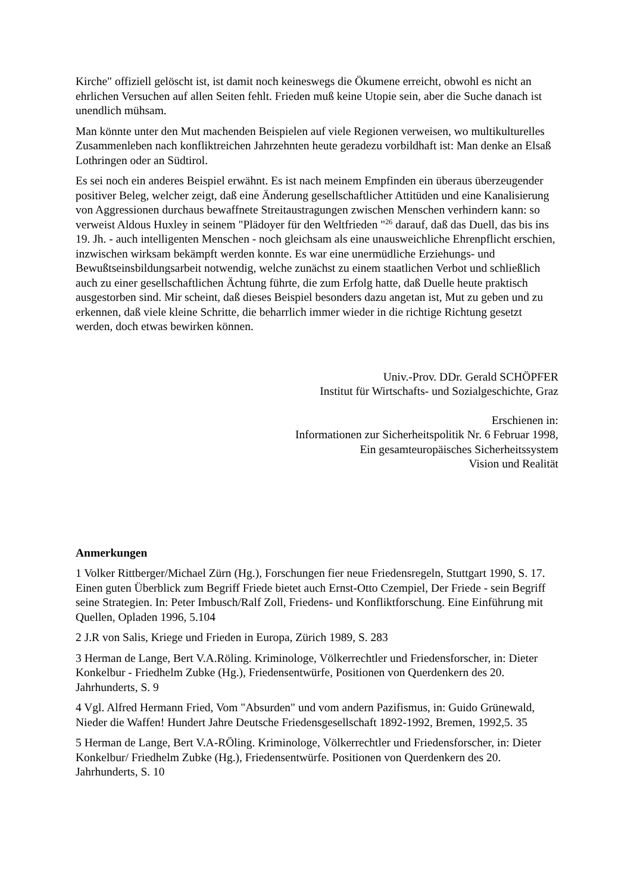Kirche" offiziell gelöscht ist, ist damit noch keineswegs die Ökumene erreicht, obwohl es nicht an ehrlichen Versuchen auf allen Seiten fehlt. Frieden muß keine Utopie sein, aber die Suche danach ist unendlich mühsam.
Man könnte unter den Mut machenden Beispielen auf viele Regionen verweisen, wo multikulturelles Zusammenleben nach konfliktreichen Jahrzehnten heute geradezu vorbildhaft ist: Man denke an Elsaß Lothringen oder an Südtirol.
Es sei noch ein anderes Beispiel erwähnt. Es ist nach meinem Empfinden ein überaus überzeugender positiver Beleg, welcher zeigt, daß eine Änderung gesellschaftlicher Attitüden und eine Kanalisierung von Aggressionen durchaus bewaffnete Streitaustragungen zwischen Menschen verhindern kann: so verweist Aldous Huxley in seinem "Plädoyer für den Weltfrieden "<sup>26</sup> darauf, daß das Duell, das bis ins 19. Jh. - auch intelligenten Menschen - noch gleichsam als eine unausweichliche Ehrenpflicht erschien, inzwischen wirksam bekämpft werden konnte. Es war eine unermüdliche Erziehungs- und Bewußtseinsbildungsarbeit notwendig, welche zunächst zu einem staatlichen Verbot und schließlich auch zu einer gesellschaftlichen Ächtung führte, die zum Erfolg hatte, daß Duelle heute praktisch ausgestorben sind. Mir scheint, daß dieses Beispiel besonders dazu angetan ist, Mut zu geben und zu erkennen, daß viele kleine Schritte, die beharrlich immer wieder in die richtige Richtung gesetzt werden, doch etwas bewirken können.
Univ.-Prov. DDr. Gerald SCHÖPFER
Institut für Wirtschafts- und Sozialgeschichte, Graz
Erschienen in:
Informationen zur Sicherheitspolitik Nr. 6 Februar 1998,
Ein gesamteuropäisches Sicherheitssystem
Vision und Realität
Anmerkungen
1 Volker Rittberger/Michael Zürn (Hg.), Forschungen fier neue Friedensregeln, Stuttgart 1990, S. 17. Einen guten Überblick zum Begriff Friede bietet auch Ernst-Otto Czempiel, Der Friede - sein Begriff seine Strategien. In: Peter Imbusch/Ralf Zoll, Friedens- und Konfliktforschung. Eine Einführung mit Quellen, Opladen 1996, 5.104
2 J.R von Salis, Kriege und Frieden in Europa, Zürich 1989, S. 283
3 Herman de Lange, Bert V.A.Röling. Kriminologe, Völkerrechtler und Friedensforscher, in: Dieter Konkelbur - Friedhelm Zubke (Hg.), Friedensentwürfe, Positionen von Querdenkern des 20. Jahrhunderts, S. 9
4 Vgl. Alfred Hermann Fried, Vom "Absurden" und vom andern Pazifismus, in: Guido Grünewald, Nieder die Waffen! Hundert Jahre Deutsche Friedensgesellschaft 1892-1992, Bremen, 1992,5. 35
5 Herman de Lange, Bert V.A-RÖling. Kriminologe, Völkerrechtler und Friedensforscher, in: Dieter Konkelbur/ Friedhelm Zubke (Hg.), Friedensentwürfe. Positionen von Querdenkern des 20. Jahrhunderts, S. 10